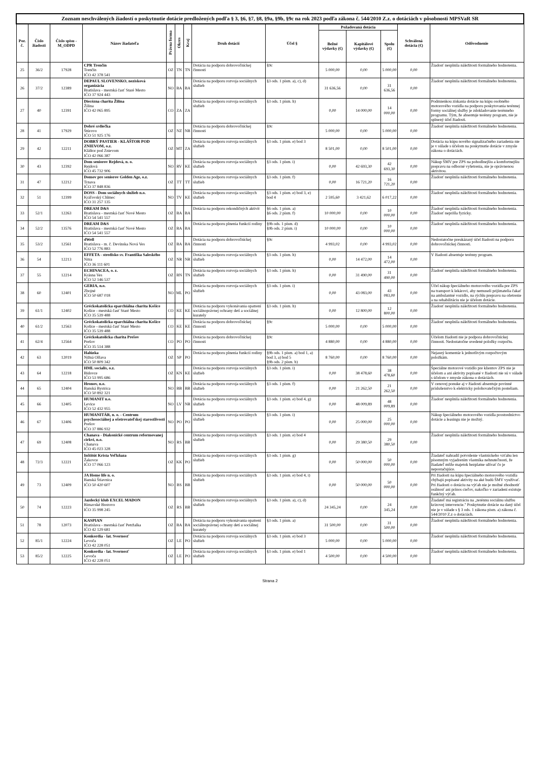| Zoznam neschválených žiadostí o poskytnutie dotácie predložených podľa § 3, §6, §7, §8, §9a, §9b, §9c na rok 2023 podľa zákona č. 544/2010 Z.z. o dotáciách v pôsobnosti MPSVaR SR | | | | | | | | | | | | | |
| Por. č. | Číslo žiadosti | Číslo spisu -M_ODPD | Názov žiadateľa | Právna forma | Okres | Kraj | Druh dotácií | Účel § | Požadovaná dotácia | | | Schválená dotácia (€) | Odôvodnenie |
| | | | | | | | | | Bežné výdavky (€) | Kapitálové výdavky (€) | Spolu (€) | | |
| 25 | 36/2 | 17928 | CPR Trenčín Trenčín IČO 42 378 541 | OZ | TN | TN | Dotácia na podporu dobrovoľníckej činnosti | §9c | 5 000,00 | 0,00 | 5 000,00 | 0,00 | Žiadosť nesplnila náležitosti formálneho hodnotenia. |
| 26 | 37/2 | 12389 | DEPAUL SLOVENSKO, nezisková organizácia Bratislava - mestská časť Staré Mesto IČO 37 924 443 | NO | BA | BA | Dotácia na podporu rozvoja sociálnych služieb | §3 ods. 1 písm. a), c), d) | 31 636,56 | 0,00 | 31 636,56 | 0,00 | Žiadosť nesplnila náležitosti formálneho hodnotenia. |
| 27 | 40 | 12391 | Diecézna charita Žilina Žilina IČO 42 065 895 | CO | ZA | ZA | Dotácia na podporu rozvoja sociálnych služieb | §3 ods. 1 písm. h) | 0,00 | 14 000,00 | 14 000,00 | 0,00 | Podmienkou získania dotácie na kúpu osobného motorového vozidla na podporu poskytovania terénnej formy sociálnej služby je zdokladovanie terénneho programu. Tým, že absentuje terénny program, nie je splnený účel žiadosti. |
| 28 | 41 | 17929 | Dobré srdiečka Štúrovo IČO 51 925 176 | OZ | NZ | NR | Dotácia na podporu dobrovoľníckej činnosti | §9c | 5 000,00 | 0,00 | 5 000,00 | 0,00 | Žiadosť nesplnila náležitosti formálneho hodnotenia. |
| 29 | 42 | 12211 | DOBRÝ PASTIER - KLÁŠTOR POD ZNIEVOM, o.z. Kláštor pod Znievom IČO 42 066 387 | OZ | MT | ZA | Dotácia na podporu rozvoja sociálnych služieb | §3 ods. 1 písm. e) bod 3 | 8 501,00 | 0,00 | 8 501,00 | 0,00 | Dotácia na kúpu nového signalizačného zariadenia nie je v súlade s účelom na poskytnutie dotácie v zmysle zákona o dotáciách. |
| 30 | 43 | 12392 | Dom seniorov Rejdová, n. o. Rejdová IČO 45 732 906 | NO | RV | KE | Dotácia na podporu rozvoja sociálnych služieb | §3 ods. 1 písm. i) | 0,00 | 42 693,30 | 42 693,30 | 0,00 | Nákup ŠMV pre ZPS na pohodlnejšiu a komfortnejšiu prepravu na odborné vyšetrenia, nie je oprávnenou aktivitou. |
| 31 | 47 | 12212 | Domov pre seniorov Golden Age, o.z. Trnava IČO 37 848 836 | OZ | TT | TT | Dotácia na podporu rozvoja sociálnych služieb | §3 ods. 1 písm. f) | 0,00 | 16 721,20 | 16 721,20 | 0,00 | Žiadosť nesplnila náležitosti formálneho hodnotenia. |
| 32 | 51 | 12399 | DOSS - Dom sociálnych služieb n.o. Kráľovský Chlmec IČO 31 257 135 | NO | TV | KE | Dotácia na podporu rozvoja sociálnych služieb | §3 ods. 1 písm. e) bod 3, e) bod 4 | 2 595,60 | 3 421,62 | 6 017,22 | 0,00 | Žiadosť nesplnila náležitosti formálneho hodnotenia. |
| 33 | 52/1 | 12263 | DREAM D&S Bratislava - mestská časť Nové Mesto IČO 54 541 557 | OZ | BA | BA | Dotácia na podporu rekondičných aktivít | §6 ods. 1 písm. a) §6 ods. 2 písm. f) | 10 000,00 | 0,00 | 10 000,00 | 0,00 | Žiadosť nesplnila náležitosti formálneho hodnotenia. Žiadosť neprišla fyzicky. |
| 34 | 52/2 | 13576 | DREAM D&S Bratislava - mestská časť Nové Mesto IČO 54 541 557 | OZ | BA | BA | Dotácia na podporu plnenia funkcií rodiny | §9b ods. 1 písm. d) §9b ods. 2 písm. i) | 10 000,00 | 0,00 | 10 000,00 | 0,00 | Žiadosť nesplnila náležitosti formálneho hodnotenia. |
| 35 | 53/2 | 12561 | dWell Bratislava - m. č. Devínska Nová Ves IČO 52 776 883 | OZ | BA | BA | Dotácia na podporu dobrovoľníckej činnosti | §9c | 4 993,02 | 0,00 | 4 993,02 | 0,00 | Nedostatočne preukázaný účel žiadosti na podporu dobrovoľníckej činnosti. |
| 36 | 54 | 12213 | EFFETA - stredisko sv. Františka Saleského Nitra IČO 36 111 601 | OZ | NR | NR | Dotácia na podporu rozvoja sociálnych služieb | §3 ods. 1 písm. h) | 0,00 | 14 472,00 | 14 472,00 | 0,00 | V žiadosti absentuje terénny program. |
| 37 | 55 | 12214 | ECHINACEA, o. z. Krásna Ves IČO 52 146 537 | OZ | BN | TN | Dotácia na podporu rozvoja sociálnych služieb | §3 ods. 1 písm. h) | 0,00 | 31 490,00 | 31 490,00 | 0,00 | Žiadosť nesplnila náležitosti formálneho hodnotenia. |
| 38 | 60 | 12401 | GERIA, n.o. Zbojné IČO 50 687 018 | NO | ML | PO | Dotácia na podporu rozvoja sociálnych služieb | §3 ods. 1 písm. i) | 0,00 | 43 083,00 | 43 083,00 | 0,00 | Účel nákup špeciálneho motorového vozidla pre ZPS na transport k lekárovi, aby nemuseli prijímatelia čakať na ambulantné vozidlo, na rýchlu prepravu na ošetrenie a na rehabilitáciu nie je účelom dotácie. |
| 39 | 61/1 | 12402 | Gréckokatolícka eparchiálna charita Košice Košice - mestská časť Staré Mesto IČO 35 539 488 | CO | KE | KE | Dotácia na podporu vykonávania opatrení sociálnoprávnej ochrany detí a sociálnej kurately | §3 ods. 1 písm. h) | 0,00 | 12 800,00 | 12 800,00 | 0,00 | Žiadosť nesplnila náležitosti formálneho hodnotenia. |
| 40 | 61/2 | 12563 | Gréckokatolícka eparchiálna charita Košice Košice - mestská časť Staré Mesto IČO 35 539 488 | CO | KE | KE | Dotácia na podporu dobrovoľníckej činnosti | §9c | 5 000,00 | 0,00 | 5 000,00 | 0,00 | Žiadosť nesplnila náležitosti formálneho hodnotenia. |
| 41 | 62/4 | 12564 | Gréckokatolícka charita Prešov Prešov IČO 35 514 388 | CO | PO | PO | Dotácia na podporu dobrovoľníckej činnosti | §9c | 4 880,00 | 0,00 | 4 880,00 | 0,00 | Účelom žiadosti nie je podpora dobrovoľníckej činnosti. Nedostatočne uvedené položky rozpočtu. |
| 42 | 63 | 12019 | Halúzka Nižná Olšava IČO 50 809 342 | OZ | SP | PO | Dotácia na podporu plnenia funkcií rodiny | §9b ods. 1 písm. a) bod 1, a) bod 3, a) bod 5 §9b ods. 2 písm. b) | 8 760,00 | 0,00 | 8 760,00 | 0,00 | Nejasný komentár k jednotlivým rozpočtovým položkám. |
| 43 | 64 | 12218 | HML socialis, o.z. Bidovce IČO 53 995 686 | OZ | KN | KE | Dotácia na podporu rozvoja sociálnych služieb | §3 ods. 1 písm. i) | 0,00 | 38 478,60 | 38 478,60 | 0,00 | Špeciálne motorové vozidlo pre klientov ZPS nie je účelom a ani aktivity popísané v žiadosti nie sú v súlade s účelom v zmysle zákona o dotáciách. |
| 44 | 65 | 12404 | Hronov, n.o. Banská Bystrica IČO 50 892 321 | NO | BB | BB | Dotácia na podporu rozvoja sociálnych služieb | §3 ods. 1 písm. f) | 0,00 | 21 262,50 | 21 262,50 | 0,00 | V cenovej ponuke aj v žiadosti absentuje povinné príslušenstvo k elektricky polohovateľným posteliam. |
| 45 | 66 | 12405 | HUMANIT n.o. Levice IČO 52 432 955 | NO | LV | NR | Dotácia na podporu rozvoja sociálnych služieb | §3 ods. 1 písm. e) bod 4, g) | 0,00 | 48 009,89 | 48 009,89 | 0,00 | Žiadosť nesplnila náležitosti formálneho hodnotenia. |
| 46 | 67 | 12406 | HUMANITÁR, n. o. - Centrum psychosociálnej a ošetrovateľskej starostlivosti Prešov IČO 37 886 932 | NO | PO | PO | Dotácia na podporu rozvoja sociálnych služieb | §3 ods. 1 písm. i) | 0,00 | 25 000,00 | 25 000,00 | 0,00 | Nákup špeciálneho motorového vozidla prostredníctvo dotácie a leasingu nie je možný. |
| 47 | 69 | 12408 | Chanava - Diakonické centrum reformovanej cirkvi, n.o. Chanava IČO 45 023 328 | NO | RS | BB | Dotácia na podporu rozvoja sociálnych služieb | §3 ods. 1 písm. e) bod 4 | 0,00 | 29 380,50 | 29 380,50 | 0,00 | Žiadosť nesplnila náležitosti formálneho hodnotenia. |
| 48 | 72/3 | 12221 | Inštitút Krista Veľkňaza Žakovce IČO 17 066 123 | OZ | KK | PO | Dotácia na podporu rozvoja sociálnych služieb | §3 ods. 1 písm. g) | 0,00 | 50 000,00 | 50 000,00 | 0,00 | Žiadateľ nahradil potvrdenie vlastníckeho vzťahu len písomným vyjadrením vlastníka nehnuteľnosti, že žiadateľ môže majetok bezplatne užívať čo je nepostačujúce. |
| 49 | 73 | 12409 | JA Home life n. o. Banská Štiavnica IČO 50 420 607 | NO | BS | BB | Dotácia na podporu rozvoja sociálnych služieb | §3 ods. 1 písm. e) bod 4, i) | 0,00 | 50 000,00 | 50 000,00 | 0,00 | Pri žiadosti na kúpu špeciálneho motorového vozidla chýbajú popísané aktivity na aké budú ŠMV využívať. Pri žiadosti o dotáciu na výťah nie je možné zhodnotiť reálnosť ani prínos cieľov, nakoľko v zariadení existuje funkčný výťah. |
| 50 | 74 | 12223 | Jazdecký klub EXCEL MADON Rimavské Brezovo IČO 35 998 245 | OZ | RS | BB | Dotácia na podporu rozvoja sociálnych služieb | §3 ods. 1 písm. a), c), d) | 24 345,24 | 0,00 | 24 345,24 | 0,00 | Žiadateľ má registráciu na „terénnu sociálnu službu krízovej intervencie." Poskytnutie dotácie na daný účel nie je v súlade s § 3 ods. 1 zákona písm. a) zákona č. 544/2010 Z.z o dotáciách. |
| 51 | 78 | 12073 | KASPIAN Bratislava - mestská časť Petržalka IČO 42 129 681 | OZ | BA | BA | Dotácia na podporu vykonávania opatrení sociálnoprávnej ochrany detí a sociálnej kurately | §3 ods. 1 písm. a) | 31 500,00 | 0,00 | 31 500,00 | 0,00 | Žiadosť nesplnila náležitosti formálneho hodnotenia. |
| 52 | 85/1 | 12224 | Konkordia - lat. Svornosť Levoča IČO 42 228 051 | OZ | LE | PO | Dotácia na podporu rozvoja sociálnych služieb | §3 ods. 1 písm. e) bod 3 | 5 000,00 | 0,00 | 5 000,00 | 0,00 | Žiadosť nesplnila náležitosti formálneho hodnotenia. |
| 53 | 85/2 | 12225 | Konkordia - lat. Svornosť Levoča IČO 42 228 051 | OZ | LE | PO | Dotácia na podporu rozvoja sociálnych služieb | §3 ods. 1 písm. e) bod 1 | 4 500,00 | 0,00 | 4 500,00 | 0,00 | Žiadosť nesplnila náležitosti formálneho hodnotenia. |
Strana 2